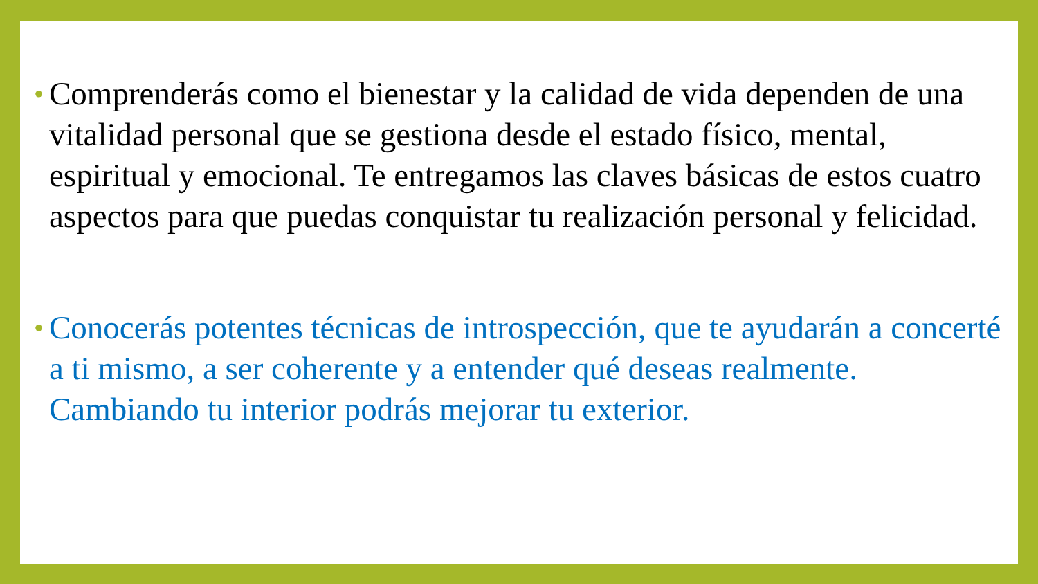• Comprenderás como el bienestar y la calidad de vida dependen de una vitalidad personal que se gestiona desde el estado físico, mental, espiritual y emocional. Te entregamos las claves básicas de estos cuatro aspectos para que puedas conquistar tu realización personal y felicidad.
• Conocerás potentes técnicas de introspección, que te ayudarán a concerté a ti mismo, a ser coherente y a entender qué deseas realmente. Cambiando tu interior podrás mejorar tu exterior.